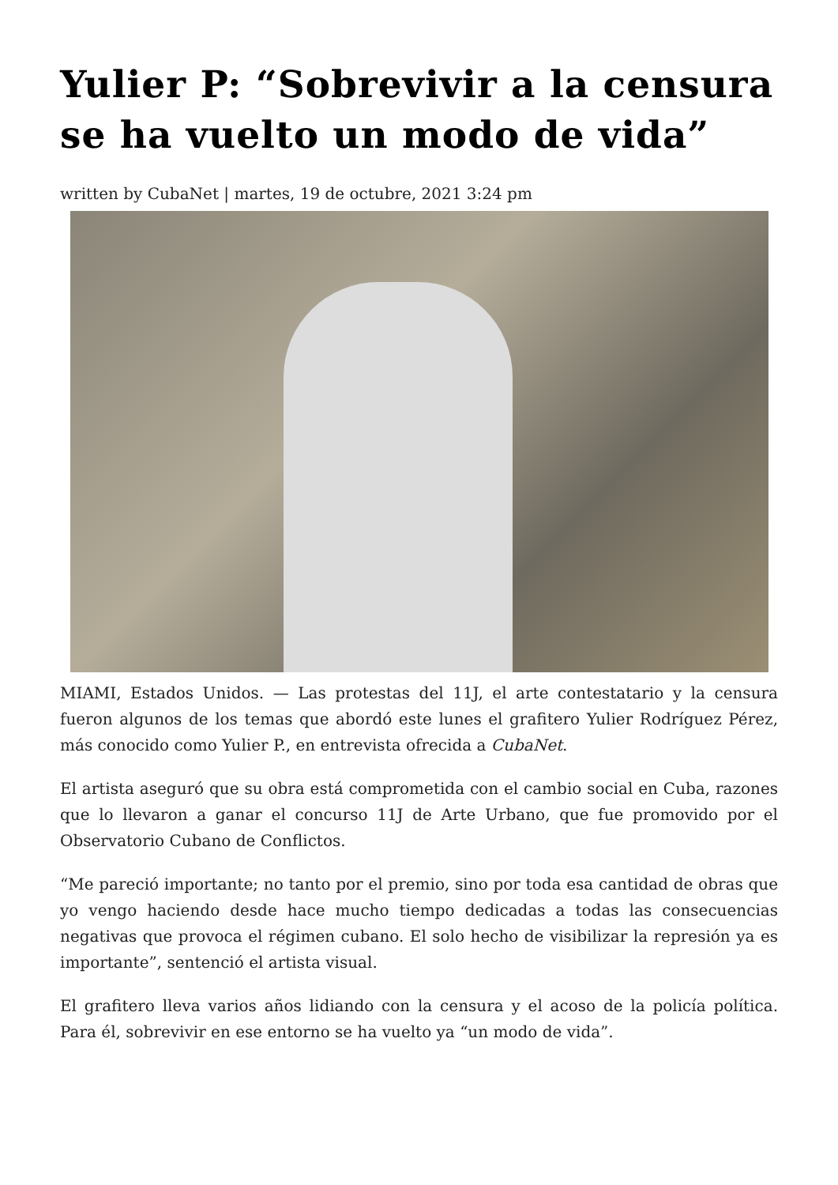Yulier P: “Sobrevivir a la censura se ha vuelto un modo de vida”
written by CubaNet | martes, 19 de octubre, 2021 3:24 pm
MIAMI, Estados Unidos. — Las protestas del 11J, el arte contestatario y la censura fueron algunos de los temas que abordó este lunes el grafitero Yulier Rodríguez Pérez, más conocido como Yulier P., en entrevista ofrecida a CubaNet.
El artista aseguró que su obra está comprometida con el cambio social en Cuba, razones que lo llevaron a ganar el concurso 11J de Arte Urbano, que fue promovido por el Observatorio Cubano de Conflictos.
“Me pareció importante; no tanto por el premio, sino por toda esa cantidad de obras que yo vengo haciendo desde hace mucho tiempo dedicadas a todas las consecuencias negativas que provoca el régimen cubano. El solo hecho de visibilizar la represión ya es importante”, sentenció el artista visual.
El grafitero lleva varios años lidiando con la censura y el acoso de la policía política. Para él, sobrevivir en ese entorno se ha vuelto ya “un modo de vida”.